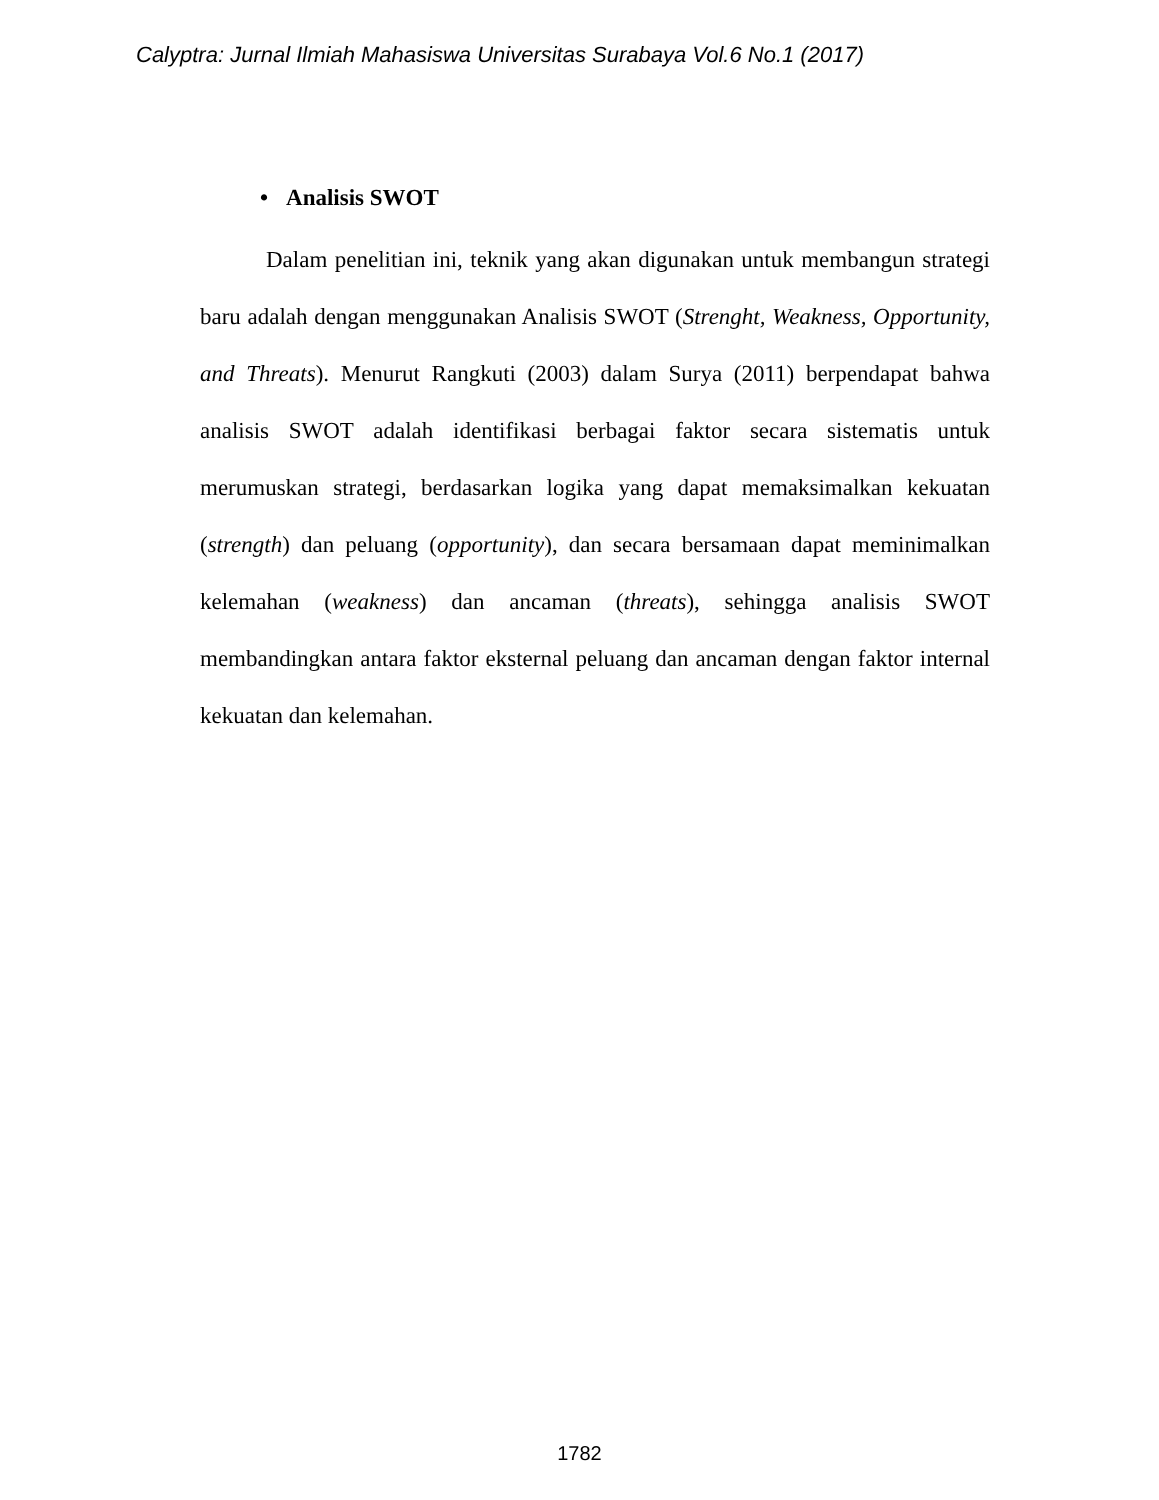Calyptra: Jurnal Ilmiah Mahasiswa Universitas Surabaya Vol.6 No.1 (2017)
• Analisis SWOT
Dalam penelitian ini, teknik yang akan digunakan untuk membangun strategi baru adalah dengan menggunakan Analisis SWOT (Strenght, Weakness, Opportunity, and Threats). Menurut Rangkuti (2003) dalam Surya (2011) berpendapat bahwa analisis SWOT adalah identifikasi berbagai faktor secara sistematis untuk merumuskan strategi, berdasarkan logika yang dapat memaksimalkan kekuatan (strength) dan peluang (opportunity), dan secara bersamaan dapat meminimalkan kelemahan (weakness) dan ancaman (threats), sehingga analisis SWOT membandingkan antara faktor eksternal peluang dan ancaman dengan faktor internal kekuatan dan kelemahan.
1782